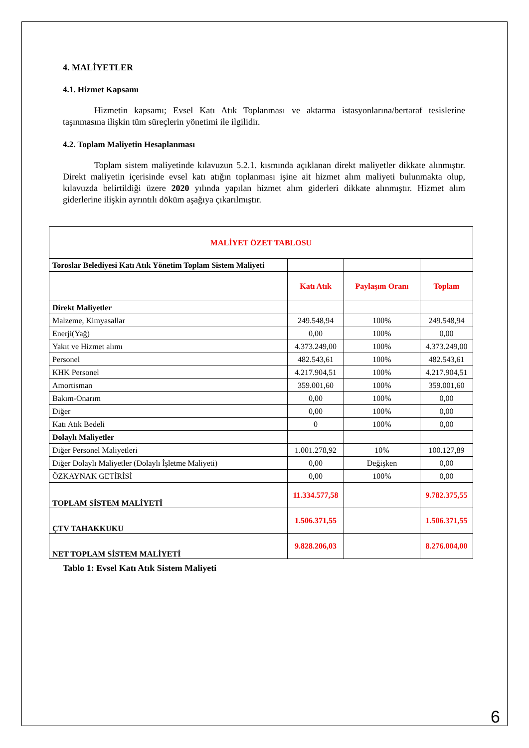4. MALİYETLER
4.1. Hizmet Kapsamı
Hizmetin kapsamı; Evsel Katı Atık Toplanması ve aktarma istasyonlarına/bertaraf tesislerine taşınmasına ilişkin tüm süreçlerin yönetimi ile ilgilidir.
4.2. Toplam Maliyetin Hesaplanması
Toplam sistem maliyetinde kılavuzun 5.2.1. kısmında açıklanan direkt maliyetler dikkate alınmıştır. Direkt maliyetin içerisinde evsel katı atığın toplanması işine ait hizmet alım maliyeti bulunmakta olup, kılavuzda belirtildiği üzere 2020 yılında yapılan hizmet alım giderleri dikkate alınmıştır. Hizmet alım giderlerine ilişkin ayrıntılı döküm aşağıya çıkarılmıştır.
| MALİYET ÖZET TABLOSU | | | |
| --- | --- | --- | --- |
| Toroslar Belediyesi Katı Atık Yönetim Toplam Sistem Maliyeti | | | |
| | Katı Atık | Paylaşım Oranı | Toplam |
| Direkt Maliyetler | | | |
| Malzeme, Kimyasallar | 249.548,94 | 100% | 249.548,94 |
| Enerji(Yağ) | 0,00 | 100% | 0,00 |
| Yakıt ve Hizmet alımı | 4.373.249,00 | 100% | 4.373.249,00 |
| Personel | 482.543,61 | 100% | 482.543,61 |
| KHK Personel | 4.217.904,51 | 100% | 4.217.904,51 |
| Amortisman | 359.001,60 | 100% | 359.001,60 |
| Bakım-Onarım | 0,00 | 100% | 0,00 |
| Diğer | 0,00 | 100% | 0,00 |
| Katı Atık Bedeli | 0 | 100% | 0,00 |
| Dolaylı Maliyetler | | | |
| Diğer Personel Maliyetleri | 1.001.278,92 | 10% | 100.127,89 |
| Diğer Dolaylı Maliyetler (Dolaylı İşletme Maliyeti) | 0,00 | Değişken | 0,00 |
| ÖZKAYNAK GETİRİSİ | 0,00 | 100% | 0,00 |
| TOPLAM SİSTEM MALİYETİ | 11.334.577,58 | | 9.782.375,55 |
| ÇTV TAHAKKUKU | 1.506.371,55 | | 1.506.371,55 |
| NET TOPLAM SİSTEM MALİYETİ | 9.828.206,03 | | 8.276.004,00 |
Tablo 1: Evsel Katı Atık Sistem Maliyeti
6